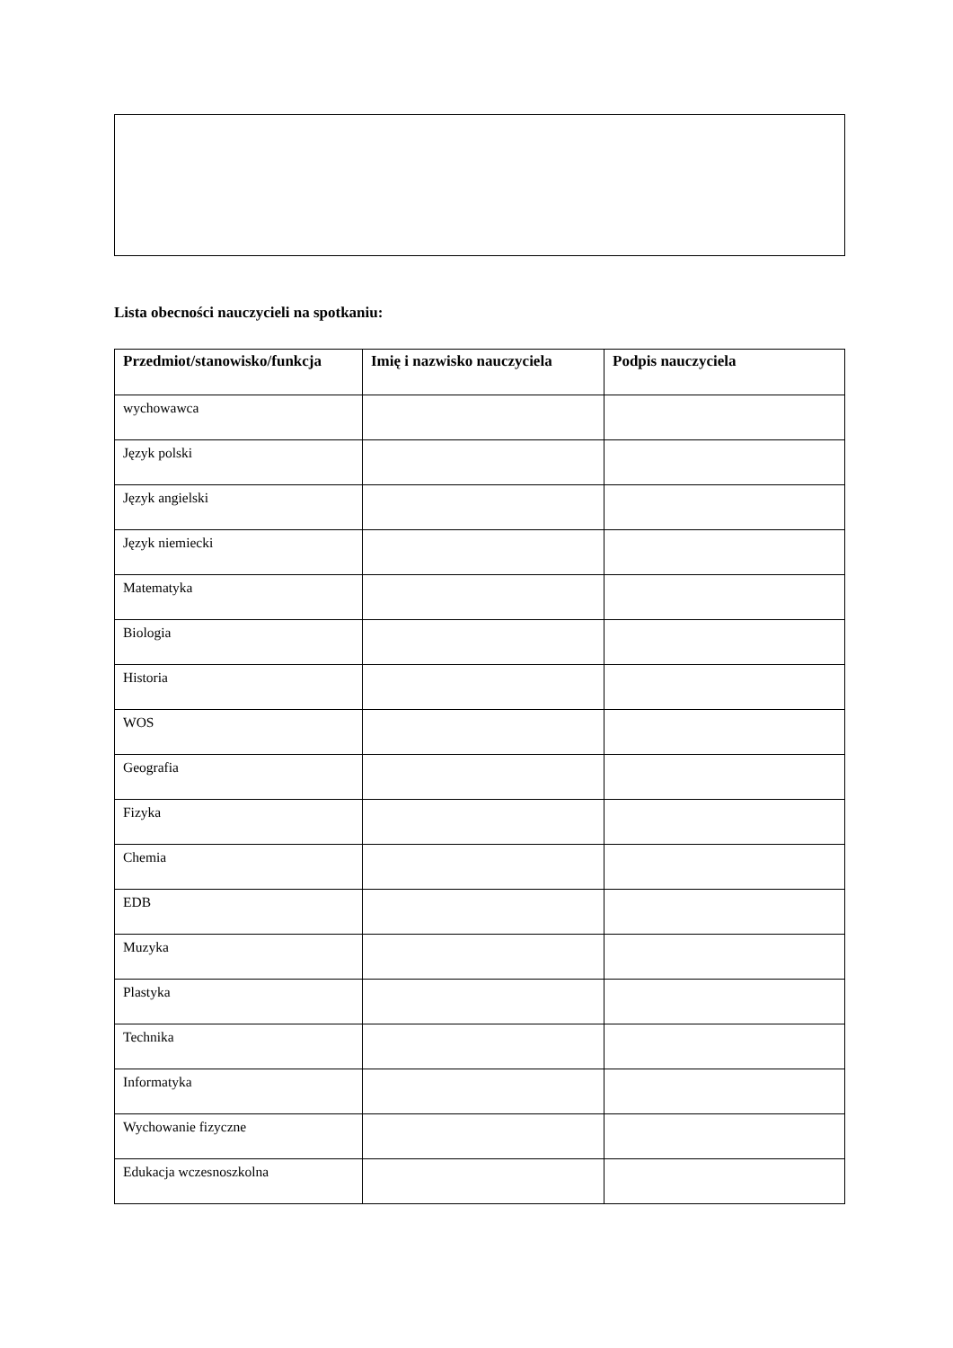Lista obecności nauczycieli na spotkaniu:
| Przedmiot/stanowisko/funkcja | Imię i nazwisko nauczyciela | Podpis nauczyciela |
| --- | --- | --- |
| wychowawca | | |
| Język polski | | |
| Język angielski | | |
| Język niemiecki | | |
| Matematyka | | |
| Biologia | | |
| Historia | | |
| WOS | | |
| Geografia | | |
| Fizyka | | |
| Chemia | | |
| EDB | | |
| Muzyka | | |
| Plastyka | | |
| Technika | | |
| Informatyka | | |
| Wychowanie fizyczne | | |
| Edukacja wczesnoszkolna | | |